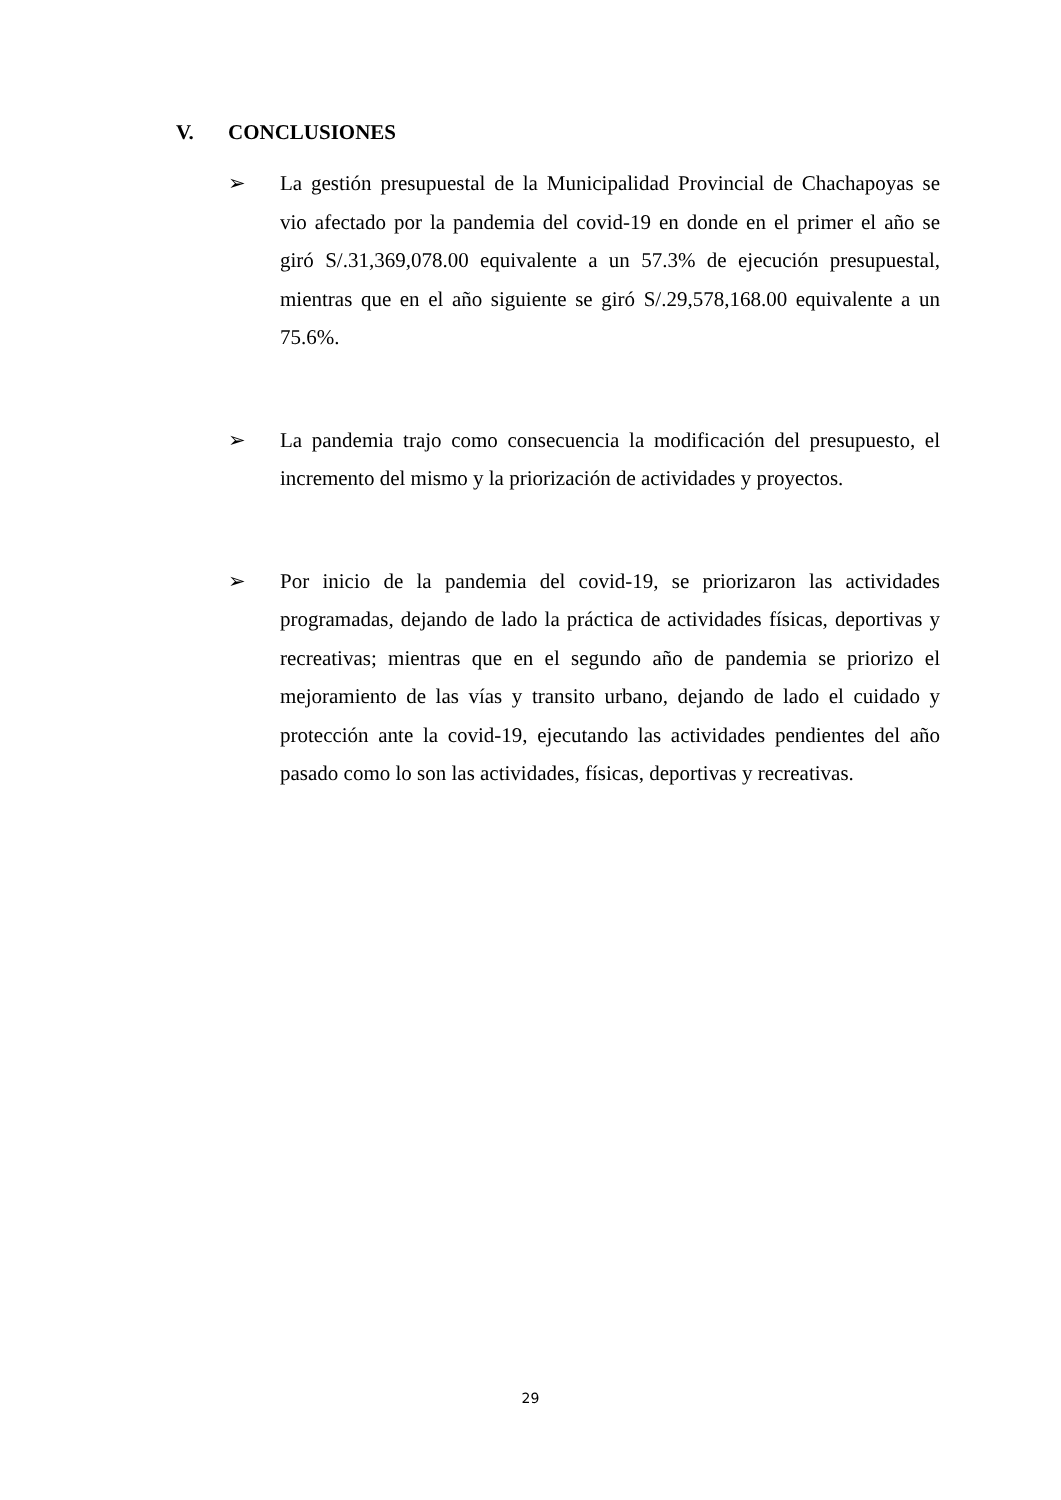V. CONCLUSIONES
➢ La gestión presupuestal de la Municipalidad Provincial de Chachapoyas se vio afectado por la pandemia del covid-19 en donde en el primer el año se giró S/.31,369,078.00 equivalente a un 57.3% de ejecución presupuestal, mientras que en el año siguiente se giró S/.29,578,168.00 equivalente a un 75.6%.
➢ La pandemia trajo como consecuencia la modificación del presupuesto, el incremento del mismo y la priorización de actividades y proyectos.
➢ Por inicio de la pandemia del covid-19, se priorizaron las actividades programadas, dejando de lado la práctica de actividades físicas, deportivas y recreativas; mientras que en el segundo año de pandemia se priorizo el mejoramiento de las vías y transito urbano, dejando de lado el cuidado y protección ante la covid-19, ejecutando las actividades pendientes del año pasado como lo son las actividades, físicas, deportivas y recreativas.
29